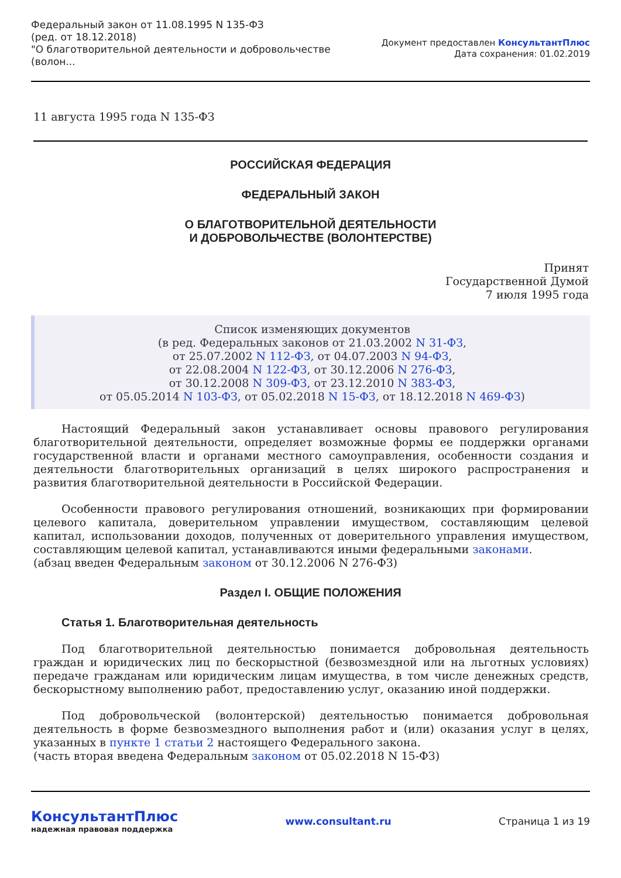Федеральный закон от 11.08.1995 N 135-ФЗ
(ред. от 18.12.2018)
"О благотворительной деятельности и добровольчестве
(волон...
Документ предоставлен КонсультантПлюс
Дата сохранения: 01.02.2019
11 августа 1995 года N 135-ФЗ
РОССИЙСКАЯ ФЕДЕРАЦИЯ
ФЕДЕРАЛЬНЫЙ ЗАКОН
О БЛАГОТВОРИТЕЛЬНОЙ ДЕЯТЕЛЬНОСТИ
И ДОБРОВОЛЬЧЕСТВЕ (ВОЛОНТЕРСТВЕ)
Принят
Государственной Думой
7 июля 1995 года
Список изменяющих документов
(в ред. Федеральных законов от 21.03.2002 N 31-ФЗ,
от 25.07.2002 N 112-ФЗ, от 04.07.2003 N 94-ФЗ,
от 22.08.2004 N 122-ФЗ, от 30.12.2006 N 276-ФЗ,
от 30.12.2008 N 309-ФЗ, от 23.12.2010 N 383-ФЗ,
от 05.05.2014 N 103-ФЗ, от 05.02.2018 N 15-ФЗ, от 18.12.2018 N 469-ФЗ)
Настоящий Федеральный закон устанавливает основы правового регулирования благотворительной деятельности, определяет возможные формы ее поддержки органами государственной власти и органами местного самоуправления, особенности создания и деятельности благотворительных организаций в целях широкого распространения и развития благотворительной деятельности в Российской Федерации.
Особенности правового регулирования отношений, возникающих при формировании целевого капитала, доверительном управлении имуществом, составляющим целевой капитал, использовании доходов, полученных от доверительного управления имуществом, составляющим целевой капитал, устанавливаются иными федеральными законами.
(абзац введен Федеральным законом от 30.12.2006 N 276-ФЗ)
Раздел I. ОБЩИЕ ПОЛОЖЕНИЯ
Статья 1. Благотворительная деятельность
Под благотворительной деятельностью понимается добровольная деятельность граждан и юридических лиц по бескорыстной (безвозмездной или на льготных условиях) передаче гражданам или юридическим лицам имущества, в том числе денежных средств, бескорыстному выполнению работ, предоставлению услуг, оказанию иной поддержки.
Под добровольческой (волонтерской) деятельностью понимается добровольная деятельность в форме безвозмездного выполнения работ и (или) оказания услуг в целях, указанных в пункте 1 статьи 2 настоящего Федерального закона.
(часть вторая введена Федеральным законом от 05.02.2018 N 15-ФЗ)
КонсультантПлюс
надежная правовая поддержка
www.consultant.ru Страница 1 из 19